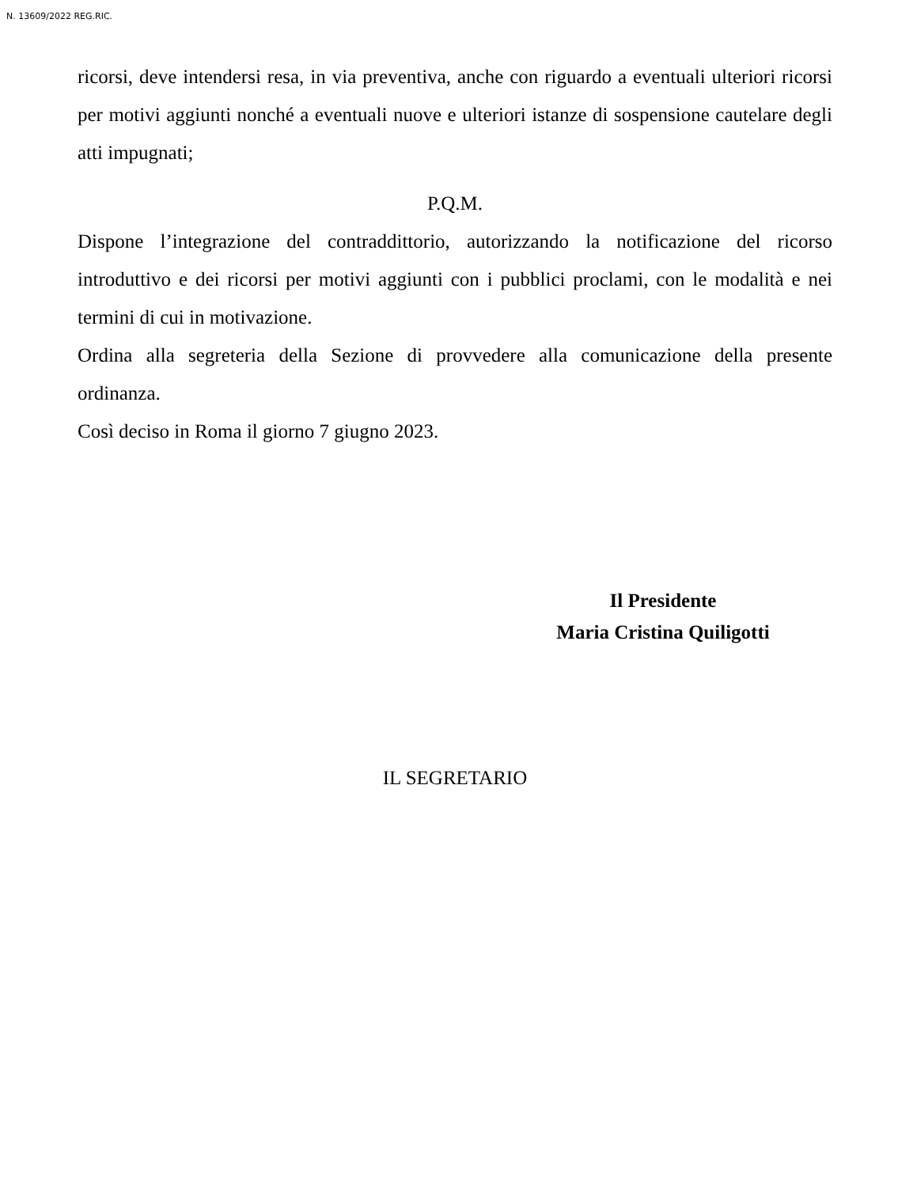N. 13609/2022 REG.RIC.
ricorsi, deve intendersi resa, in via preventiva, anche con riguardo a eventuali ulteriori ricorsi per motivi aggiunti nonché a eventuali nuove e ulteriori istanze di sospensione cautelare degli atti impugnati;
P.Q.M.
Dispone l’integrazione del contraddittorio, autorizzando la notificazione del ricorso introduttivo e dei ricorsi per motivi aggiunti con i pubblici proclami, con le modalità e nei termini di cui in motivazione.
Ordina alla segreteria della Sezione di provvedere alla comunicazione della presente ordinanza.
Così deciso in Roma il giorno 7 giugno 2023.
Il Presidente
Maria Cristina Quiligotti
IL SEGRETARIO